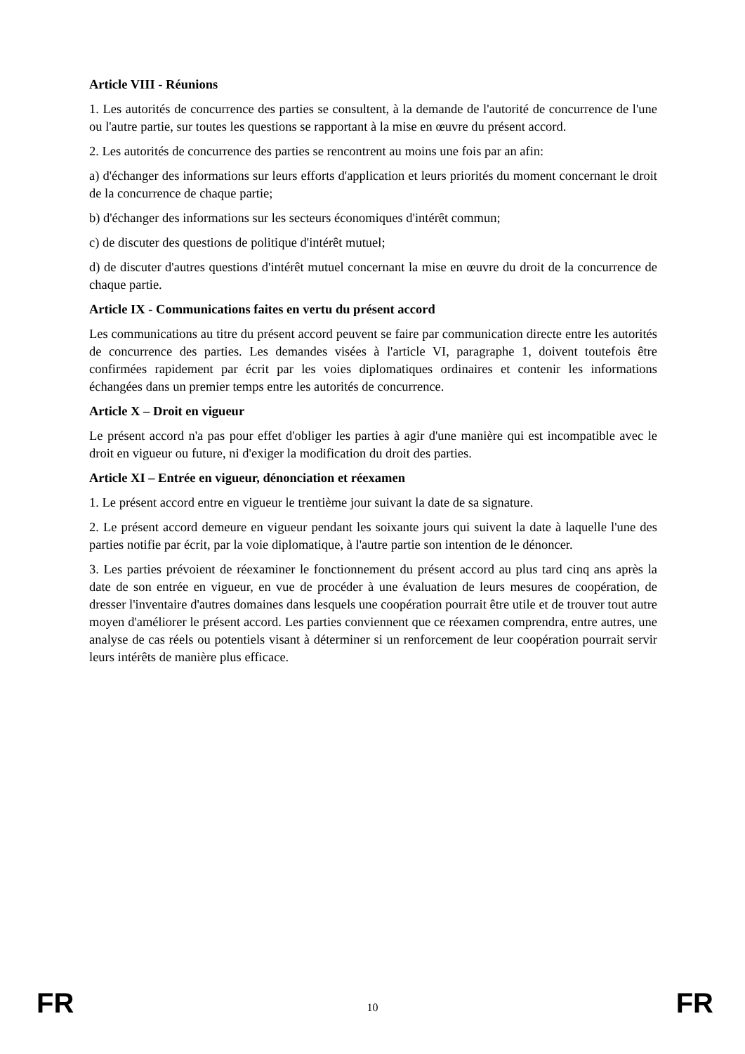Article VIII - Réunions
1. Les autorités de concurrence des parties se consultent, à la demande de l'autorité de concurrence de l'une ou l'autre partie, sur toutes les questions se rapportant à la mise en œuvre du présent accord.
2. Les autorités de concurrence des parties se rencontrent au moins une fois par an afin:
a) d'échanger des informations sur leurs efforts d'application et leurs priorités du moment concernant le droit de la concurrence de chaque partie;
b) d'échanger des informations sur les secteurs économiques d'intérêt commun;
c) de discuter des questions de politique d'intérêt mutuel;
d) de discuter d'autres questions d'intérêt mutuel concernant la mise en œuvre du droit de la concurrence de chaque partie.
Article IX - Communications faites en vertu du présent accord
Les communications au titre du présent accord peuvent se faire par communication directe entre les autorités de concurrence des parties. Les demandes visées à l'article VI, paragraphe 1, doivent toutefois être confirmées rapidement par écrit par les voies diplomatiques ordinaires et contenir les informations échangées dans un premier temps entre les autorités de concurrence.
Article X – Droit en vigueur
Le présent accord n'a pas pour effet d'obliger les parties à agir d'une manière qui est incompatible avec le droit en vigueur ou future, ni d'exiger la modification du droit des parties.
Article XI – Entrée en vigueur, dénonciation et réexamen
1. Le présent accord entre en vigueur le trentième jour suivant la date de sa signature.
2. Le présent accord demeure en vigueur pendant les soixante jours qui suivent la date à laquelle l'une des parties notifie par écrit, par la voie diplomatique, à l'autre partie son intention de le dénoncer.
3. Les parties prévoient de réexaminer le fonctionnement du présent accord au plus tard cinq ans après la date de son entrée en vigueur, en vue de procéder à une évaluation de leurs mesures de coopération, de dresser l'inventaire d'autres domaines dans lesquels une coopération pourrait être utile et de trouver tout autre moyen d'améliorer le présent accord. Les parties conviennent que ce réexamen comprendra, entre autres, une analyse de cas réels ou potentiels visant à déterminer si un renforcement de leur coopération pourrait servir leurs intérêts de manière plus efficace.
FR 10 FR